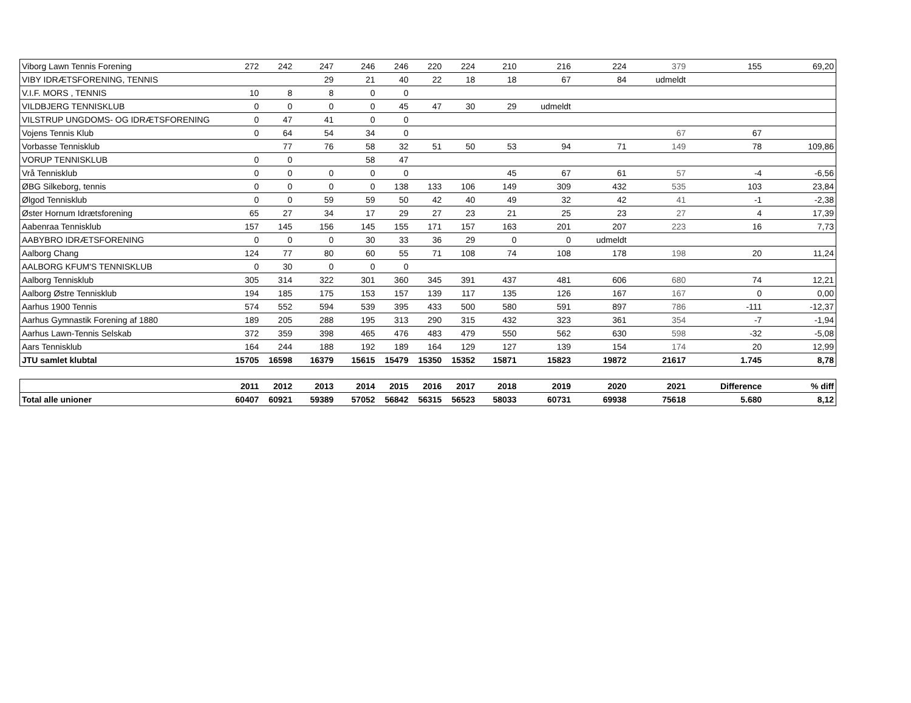| Viborg Lawn Tennis Forening | 272 | 242 | 247 | 246 | 246 | 220 | 224 | 210 | 216 | 224 | 379 | 155 | 69,20 |
| VIBY IDRÆTSFORENING, TENNIS | | | 29 | 21 | 40 | 22 | 18 | 18 | 67 | 84 | udmeldt | | |
| V.I.F. MORS , TENNIS | 10 | 8 | 8 | 0 | 0 | | | | | | | | |
| VILDBJERG TENNISKLUB | 0 | 0 | 0 | 0 | 45 | 47 | 30 | 29 | udmeldt | | | | |
| VILSTRUP UNGDOMS- OG IDRÆTSFORENING | 0 | 47 | 41 | 0 | 0 | | | | | | | | |
| Vojens Tennis Klub | 0 | 64 | 54 | 34 | 0 | | | | | | 67 | 67 | |
| Vorbasse Tennisklub | | 77 | 76 | 58 | 32 | 51 | 50 | 53 | 94 | 71 | 149 | 78 | 109,86 |
| VORUP TENNISKLUB | 0 | 0 | | 58 | 47 | | | | | | | | |
| Vrå Tennisklub | 0 | 0 | 0 | 0 | 0 | | | 45 | 67 | 61 | 57 | -4 | -6,56 |
| ØBG Silkeborg, tennis | 0 | 0 | 0 | 0 | 138 | 133 | 106 | 149 | 309 | 432 | 535 | 103 | 23,84 |
| Ølgod Tennisklub | 0 | 0 | 59 | 59 | 50 | 42 | 40 | 49 | 32 | 42 | 41 | -1 | -2,38 |
| Øster Hornum Idrætsforening | 65 | 27 | 34 | 17 | 29 | 27 | 23 | 21 | 25 | 23 | 27 | 4 | 17,39 |
| Aabenraa Tennisklub | 157 | 145 | 156 | 145 | 155 | 171 | 157 | 163 | 201 | 207 | 223 | 16 | 7,73 |
| AABYBRO IDRÆTSFORENING | 0 | 0 | 0 | 30 | 33 | 36 | 29 | 0 | 0 | udmeldt | | | |
| Aalborg Chang | 124 | 77 | 80 | 60 | 55 | 71 | 108 | 74 | 108 | 178 | 198 | 20 | 11,24 |
| AALBORG KFUM'S TENNISKLUB | 0 | 30 | 0 | 0 | 0 | | | | | | | | |
| Aalborg Tennisklub | 305 | 314 | 322 | 301 | 360 | 345 | 391 | 437 | 481 | 606 | 680 | 74 | 12,21 |
| Aalborg Østre Tennisklub | 194 | 185 | 175 | 153 | 157 | 139 | 117 | 135 | 126 | 167 | 167 | 0 | 0,00 |
| Aarhus 1900 Tennis | 574 | 552 | 594 | 539 | 395 | 433 | 500 | 580 | 591 | 897 | 786 | -111 | -12,37 |
| Aarhus Gymnastik Forening af 1880 | 189 | 205 | 288 | 195 | 313 | 290 | 315 | 432 | 323 | 361 | 354 | -7 | -1,94 |
| Aarhus Lawn-Tennis Selskab | 372 | 359 | 398 | 465 | 476 | 483 | 479 | 550 | 562 | 630 | 598 | -32 | -5,08 |
| Aars Tennisklub | 164 | 244 | 188 | 192 | 189 | 164 | 129 | 127 | 139 | 154 | 174 | 20 | 12,99 |
| JTU samlet klubtal | 15705 | 16598 | 16379 | 15615 | 15479 | 15350 | 15352 | 15871 | 15823 | 19872 | 21617 | 1.745 | 8,78 |
| | 2011 | 2012 | 2013 | 2014 | 2015 | 2016 | 2017 | 2018 | 2019 | 2020 | 2021 | Difference | % diff |
| --- | --- | --- | --- | --- | --- | --- | --- | --- | --- | --- | --- | --- | --- |
| Total alle unioner | 60407 | 60921 | 59389 | 57052 | 56842 | 56315 | 56523 | 58033 | 60731 | 69938 | 75618 | 5.680 | 8,12 |